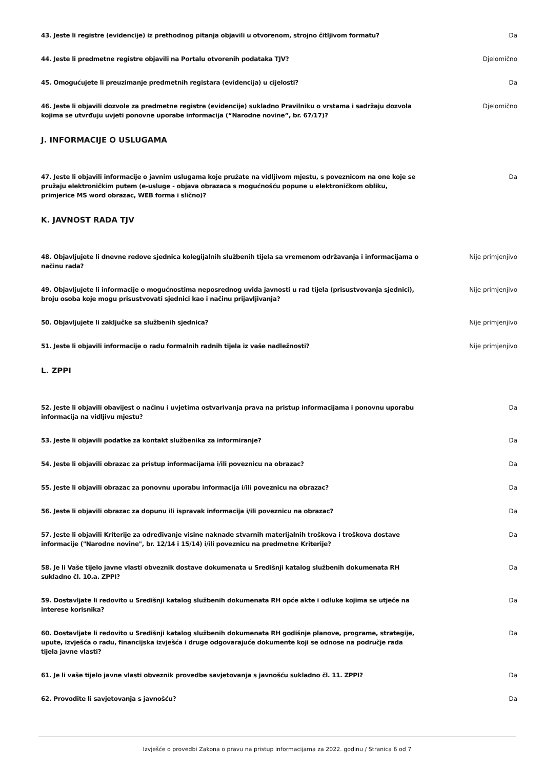43. Jeste li registre (evidencije) iz prethodnog pitanja objavili u otvorenom, strojno čitljivom formatu?
Da
44. Jeste li predmetne registre objavili na Portalu otvorenih podataka TJV? Djelomično
45. Omogućujete li preuzimanje predmetnih registara (evidencija) u cijelosti? Da
46. Jeste li objavili dozvole za predmetne registre (evidencije) sukladno Pravilniku o vrstama i sadržaju dozvola kojima se utvrđuju uvjeti ponovne uporabe informacija (“Narodne novine”, br. 67/17)?
Djelomično
J. INFORMACIJE O USLUGAMA
47. Jeste li objavili informacije o javnim uslugama koje pružate na vidljivom mjestu, s poveznicom na one koje se pružaju elektroničkim putem (e-usluge - objava obrazaca s mogućnošću popune u elektroničkom obliku, primjerice MS word obrazac, WEB forma i slično)?
Da
K. JAVNOST RADA TJV
48. Objavljujete li dnevne redove sjednica kolegijalnih službenih tijela sa vremenom održavanja i informacijama o načinu rada?
Nije primjenjivo
49. Objavljujete li informacije o mogućnostima neposrednog uvida javnosti u rad tijela (prisustvovanja sjednici), broju osoba koje mogu prisustvovati sjednici kao i načinu prijavljivanja?
Nije primjenjivo
50. Objavljujete li zaključke sa službenih sjednica? Nije primjenjivo
51. Jeste li objavili informacije o radu formalnih radnih tijela iz vaše nadležnosti? Nije primjenjivo
L. ZPPI
52. Jeste li objavili obavijest o načinu i uvjetima ostvarivanja prava na pristup informacijama i ponovnu uporabu informacija na vidljivu mjestu?
Da
53. Jeste li objavili podatke za kontakt službenika za informiranje? Da
54. Jeste li objavili obrazac za pristup informacijama i/ili poveznicu na obrazac? Da
55. Jeste li objavili obrazac za ponovnu uporabu informacija i/ili poveznicu na obrazac? Da
56. Jeste li objavili obrazac za dopunu ili ispravak informacija i/ili poveznicu na obrazac? Da
57. Jeste li objavili Kriterije za određivanje visine naknade stvarnih materijalnih troškova i troškova dostave informacije ("Narodne novine", br. 12/14 i 15/14) i/ili poveznicu na predmetne Kriterije?
Da
58. Je li Vaše tijelo javne vlasti obveznik dostave dokumenata u Središnji katalog službenih dokumenata RH sukladno čl. 10.a. ZPPI?
Da
59. Dostavljate li redovito u Središnji katalog službenih dokumenata RH opće akte i odluke kojima se utječe na interese korisnika?
Da
60. Dostavljate li redovito u Središnji katalog službenih dokumenata RH godišnje planove, programe, strategije, upute, izvješća o radu, financijska izvješća i druge odgovarajuće dokumente koji se odnose na područje rada tijela javne vlasti?
Da
61. Je li vaše tijelo javne vlasti obveznik provedbe savjetovanja s javnošću sukladno čl. 11. ZPPI? Da
62. Provodite li savjetovanja s javnošću? Da
Izvješće o provedbi Zakona o pravu na pristup informacijama za 2022. godinu / Stranica 6 od 7